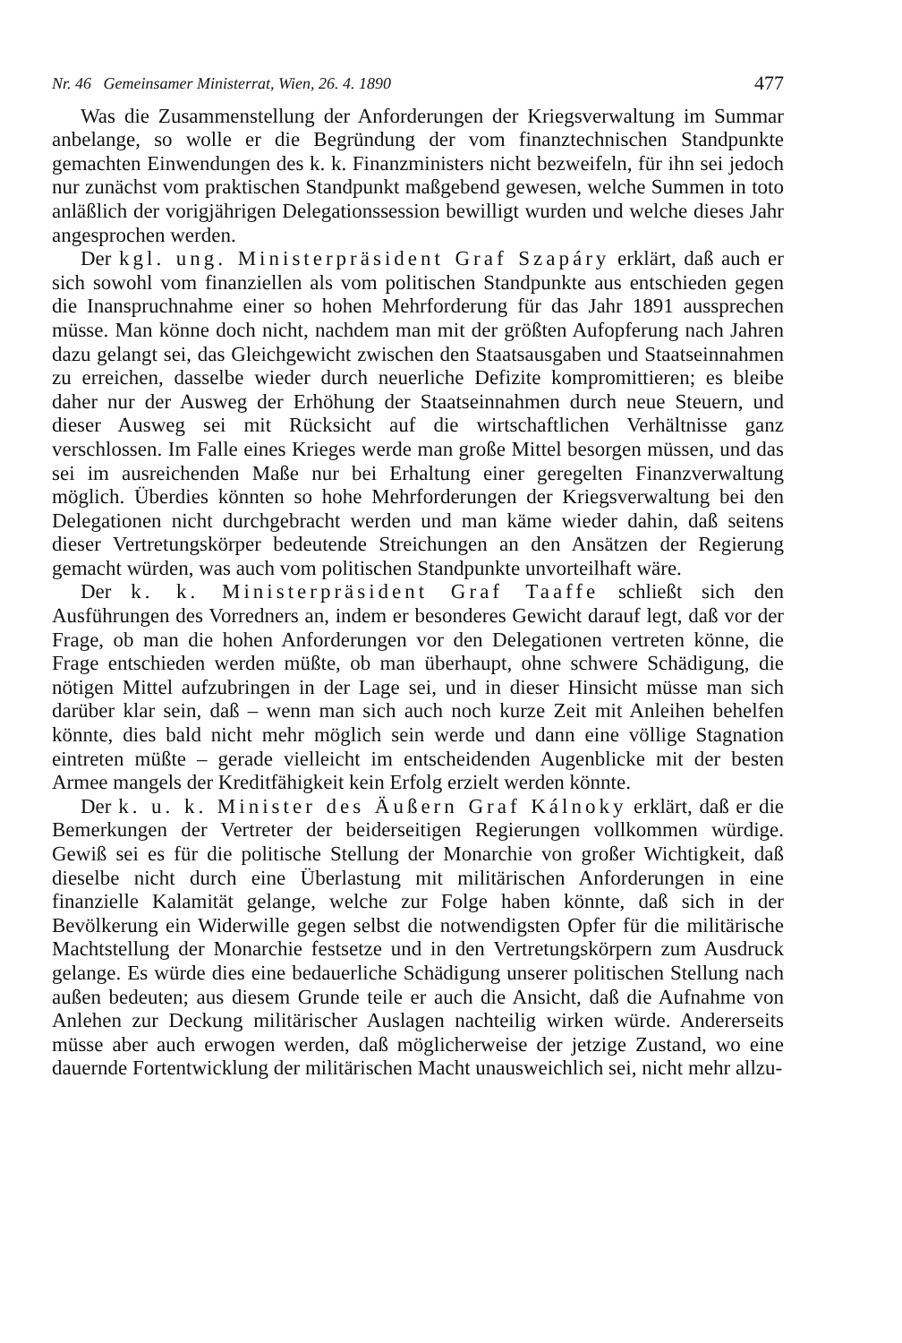Nr. 46 Gemeinsamer Ministerrat, Wien, 26. 4. 1890 477
Was die Zusammenstellung der Anforderungen der Kriegsverwaltung im Summar anbelange, so wolle er die Begründung der vom finanztechnischen Standpunkte gemachten Einwendungen des k. k. Finanzministers nicht bezweifeln, für ihn sei jedoch nur zunächst vom praktischen Standpunkt maßgebend gewesen, welche Summen in toto anläßlich der vorigjährigen Delegationssession bewilligt wurden und welche dieses Jahr angesprochen werden.
Der kgl. ung. Ministerpräsident Graf Szapáry erklärt, daß auch er sich sowohl vom finanziellen als vom politischen Standpunkte aus entschieden gegen die Inanspruchnahme einer so hohen Mehrforderung für das Jahr 1891 aussprechen müsse. Man könne doch nicht, nachdem man mit der größten Aufopferung nach Jahren dazu gelangt sei, das Gleichgewicht zwischen den Staatsausgaben und Staatseinnahmen zu erreichen, dasselbe wieder durch neuerliche Defizite kompromittieren; es bleibe daher nur der Ausweg der Erhöhung der Staatseinnahmen durch neue Steuern, und dieser Ausweg sei mit Rücksicht auf die wirtschaftlichen Verhältnisse ganz verschlossen. Im Falle eines Krieges werde man große Mittel besorgen müssen, und das sei im ausreichenden Maße nur bei Erhaltung einer geregelten Finanzverwaltung möglich. Überdies könnten so hohe Mehrforderungen der Kriegsverwaltung bei den Delegationen nicht durchgebracht werden und man käme wieder dahin, daß seitens dieser Vertretungskörper bedeutende Streichungen an den Ansätzen der Regierung gemacht würden, was auch vom politischen Standpunkte unvorteilhaft wäre.
Der k. k. Ministerpräsident Graf Taaffe schließt sich den Ausführungen des Vorredners an, indem er besonderes Gewicht darauf legt, daß vor der Frage, ob man die hohen Anforderungen vor den Delegationen vertreten könne, die Frage entschieden werden müßte, ob man überhaupt, ohne schwere Schädigung, die nötigen Mittel aufzubringen in der Lage sei, und in dieser Hinsicht müsse man sich darüber klar sein, daß – wenn man sich auch noch kurze Zeit mit Anleihen behelfen könnte, dies bald nicht mehr möglich sein werde und dann eine völlige Stagnation eintreten müßte – gerade vielleicht im entscheidenden Augenblicke mit der besten Armee mangels der Kreditfähigkeit kein Erfolg erzielt werden könnte.
Der k. u. k. Minister des Äußern Graf Kálnoky erklärt, daß er die Bemerkungen der Vertreter der beiderseitigen Regierungen vollkommen würdige. Gewiß sei es für die politische Stellung der Monarchie von großer Wichtigkeit, daß dieselbe nicht durch eine Überlastung mit militärischen Anforderungen in eine finanzielle Kalamität gelange, welche zur Folge haben könnte, daß sich in der Bevölkerung ein Widerwille gegen selbst die notwendigsten Opfer für die militärische Machtstellung der Monarchie festsetze und in den Vertretungskörpern zum Ausdruck gelange. Es würde dies eine bedauerliche Schädigung unserer politischen Stellung nach außen bedeuten; aus diesem Grunde teile er auch die Ansicht, daß die Aufnahme von Anlehen zur Deckung militärischer Auslagen nachteilig wirken würde. Andererseits müsse aber auch erwogen werden, daß möglicherweise der jetzige Zustand, wo eine dauernde Fortentwicklung der militärischen Macht unausweichlich sei, nicht mehr allzu-